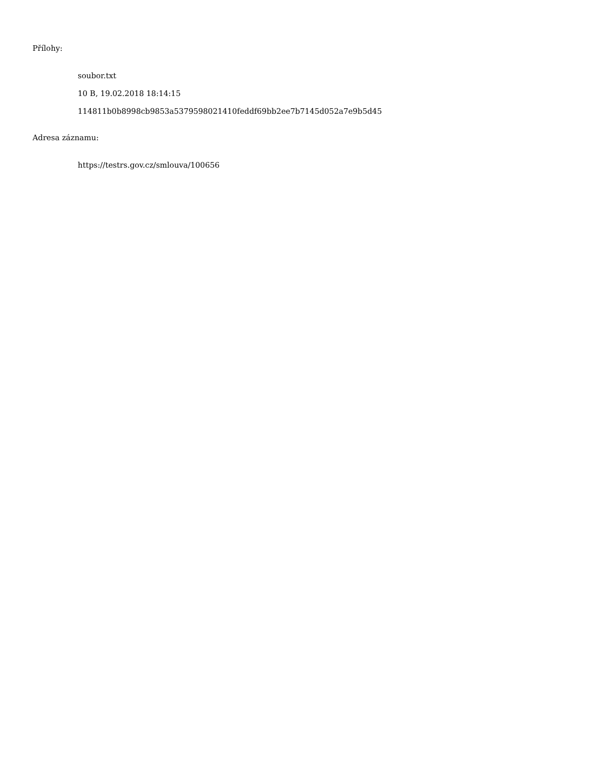Přílohy:
soubor.txt
10 B, 19.02.2018 18:14:15
114811b0b8998cb9853a5379598021410feddf69bb2ee7b7145d052a7e9b5d45
Adresa záznamu:
https://testrs.gov.cz/smlouva/100656